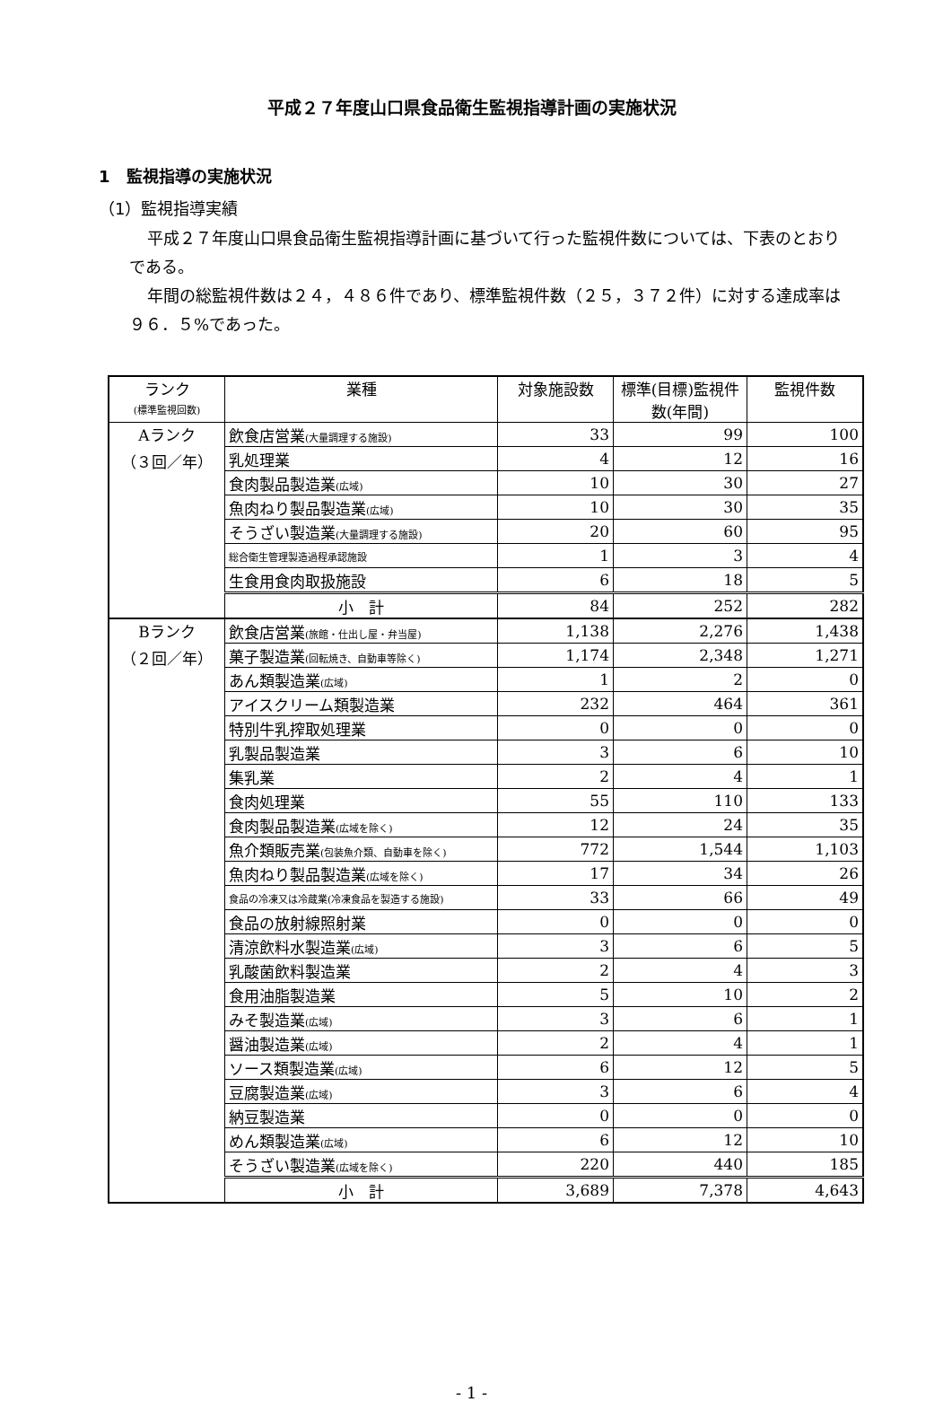平成２７年度山口県食品衛生監視指導計画の実施状況
1　監視指導の実施状況
（1）監視指導実績
平成２７年度山口県食品衛生監視指導計画に基づいて行った監視件数については、下表のとおりである。
年間の総監視件数は２４，４８６件であり、標準監視件数（２５，３７２件）に対する達成率は９６．５%であった。
| ランク (標準監視回数) | 業種 | 対象施設数 | 標準(目標)監視件数(年間) | 監視件数 |
| --- | --- | --- | --- | --- |
| Aランク （３回／年） | 飲食店営業 (大量調理する施設) | 33 | 99 | 100 |
| | 乳処理業 | 4 | 12 | 16 |
| | 食肉製品製造業 (広域) | 10 | 30 | 27 |
| | 魚肉ねり製品製造業 (広域) | 10 | 30 | 35 |
| | そうざい製造業 (大量調理する施設) | 20 | 60 | 95 |
| | 総合衛生管理製造過程承認施設 | 1 | 3 | 4 |
| | 生食用食肉取扱施設 | 6 | 18 | 5 |
| | 小 計 | 84 | 252 | 282 |
| Bランク （２回／年） | 飲食店営業 (旅館・仕出し屋・弁当屋) | 1,138 | 2,276 | 1,438 |
| | 菓子製造業 (回転焼き、自動車等除く) | 1,174 | 2,348 | 1,271 |
| | あん類製造業 (広域) | 1 | 2 | 0 |
| | アイスクリーム類製造業 | 232 | 464 | 361 |
| | 特別牛乳搾取処理業 | 0 | 0 | 0 |
| | 乳製品製造業 | 3 | 6 | 10 |
| | 集乳業 | 2 | 4 | 1 |
| | 食肉処理業 | 55 | 110 | 133 |
| | 食肉製品製造業 (広域を除く) | 12 | 24 | 35 |
| | 魚介類販売業 (包装魚介類、自動車を除く) | 772 | 1,544 | 1,103 |
| | 魚肉ねり製品製造業 (広域を除く) | 17 | 34 | 26 |
| | 食品の冷凍又は冷蔵業(冷凍食品を製造する施設) | 33 | 66 | 49 |
| | 食品の放射線照射業 | 0 | 0 | 0 |
| | 清涼飲料水製造業 (広域) | 3 | 6 | 5 |
| | 乳酸菌飲料製造業 | 2 | 4 | 3 |
| | 食用油脂製造業 | 5 | 10 | 2 |
| | みそ製造業 (広域) | 3 | 6 | 1 |
| | 醤油製造業 (広域) | 2 | 4 | 1 |
| | ソース類製造業 (広域) | 6 | 12 | 5 |
| | 豆腐製造業 (広域) | 3 | 6 | 4 |
| | 納豆製造業 | 0 | 0 | 0 |
| | めん類製造業 (広域) | 6 | 12 | 10 |
| | そうざい製造業 (広域を除く) | 220 | 440 | 185 |
| | 小 計 | 3,689 | 7,378 | 4,643 |
- 1 -